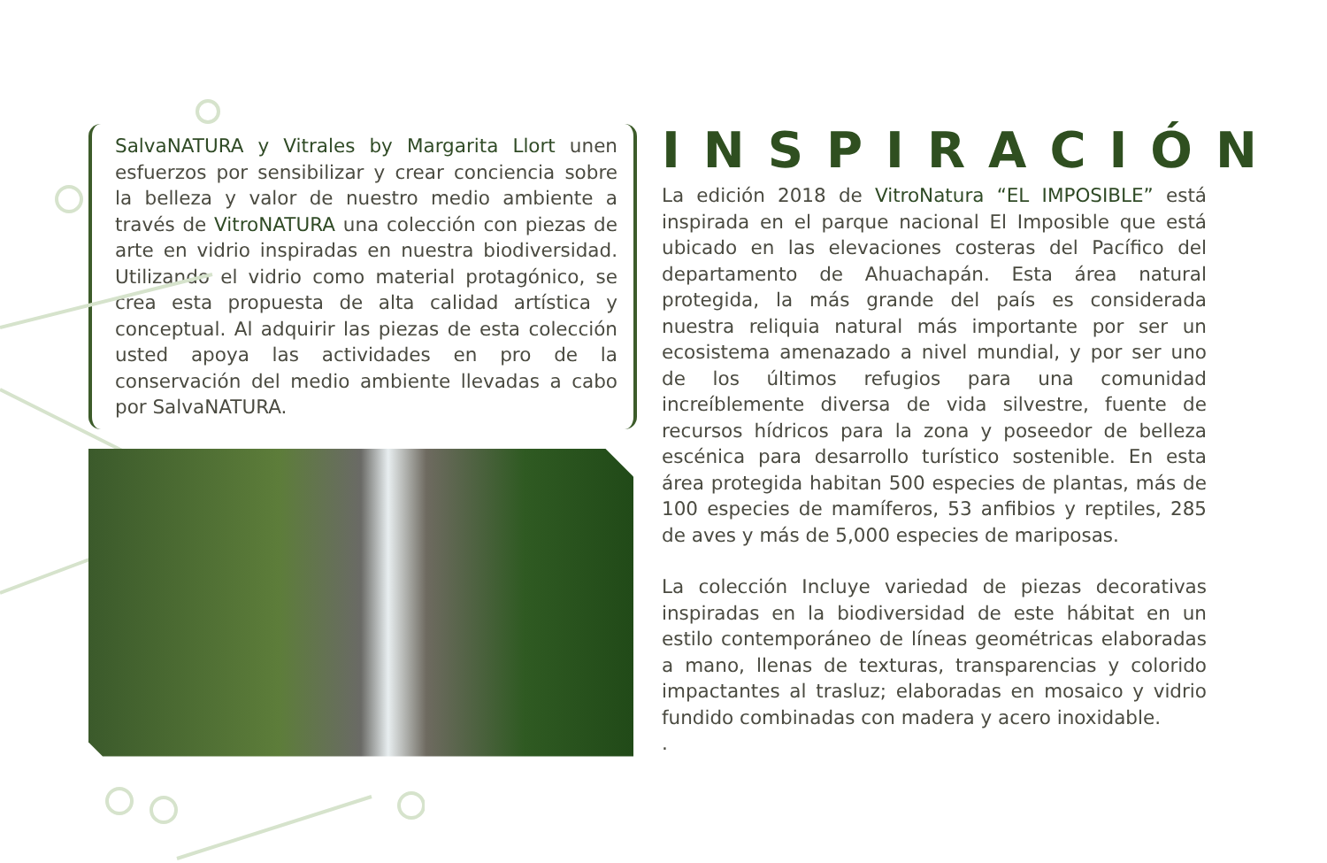SalvaNATURA y Vitrales by Margarita Llort unen esfuerzos por sensibilizar y crear conciencia sobre la belleza y valor de nuestro medio ambiente a través de VitroNATURA una colección con piezas de arte en vidrio inspiradas en nuestra biodiversidad. Utilizando el vidrio como material protagónico, se crea esta propuesta de alta calidad artística y conceptual. Al adquirir las piezas de esta colección usted apoya las actividades en pro de la conservación del medio ambiente llevadas a cabo por SalvaNATURA.
INSPIRACIÓN
La edición 2018 de VitroNatura “EL IMPOSIBLE” está inspirada en el parque nacional El Imposible que está ubicado en las elevaciones costeras del Pacífico del departamento de Ahuachapán. Esta área natural protegida, la más grande del país es considerada nuestra reliquia natural más importante por ser un ecosistema amenazado a nivel mundial, y por ser uno de los últimos refugios para una comunidad increíblemente diversa de vida silvestre, fuente de recursos hídricos para la zona y poseedor de belleza escénica para desarrollo turístico sostenible. En esta área protegida habitan 500 especies de plantas, más de 100 especies de mamíferos, 53 anfibios y reptiles, 285 de aves y más de 5,000 especies de mariposas.
La colección Incluye variedad de piezas decorativas inspiradas en la biodiversidad de este hábitat en un estilo contemporáneo de líneas geométricas elaboradas a mano, llenas de texturas, transparencias y colorido impactantes al trasluz; elaboradas en mosaico y vidrio fundido combinadas con madera y acero inoxidable.
.